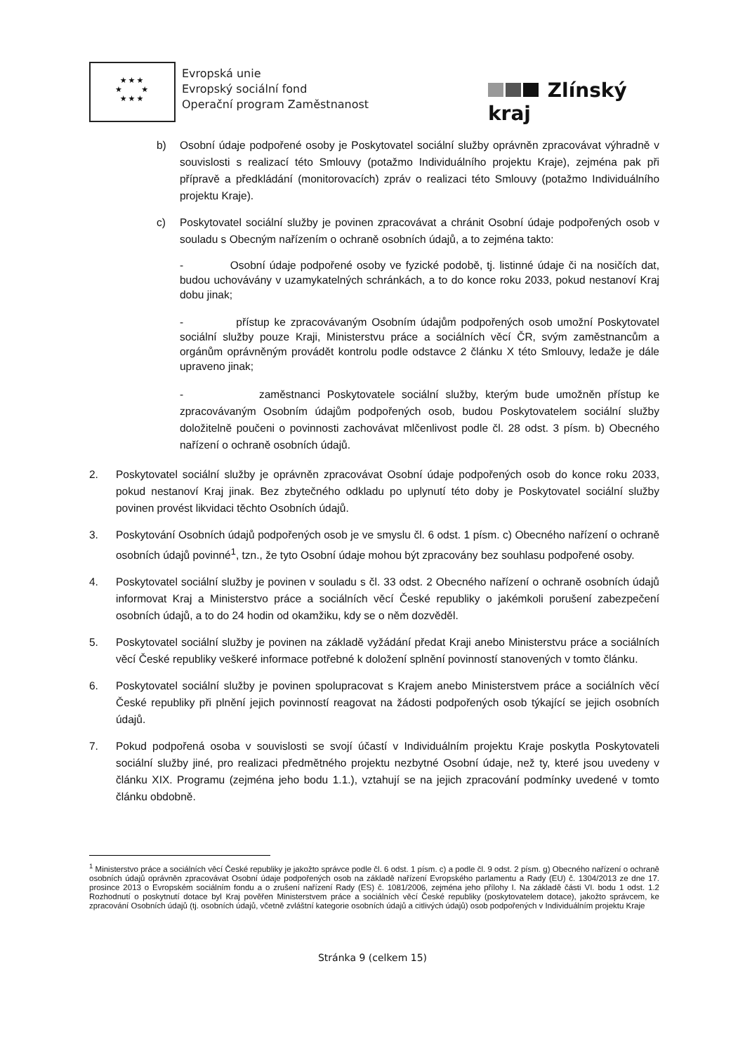★★★
★ ★
★★★
Evropská unie
Evropský sociální fond
Operační program Zaměstnanost
Zlínský kraj
b) Osobní údaje podpořené osoby je Poskytovatel sociální služby oprávněn zpracovávat výhradně v souvislosti s realizací této Smlouvy (potažmo Individuálního projektu Kraje), zejména pak při přípravě a předkládání (monitorovacích) zpráv o realizaci této Smlouvy (potažmo Individuálního projektu Kraje).
c) Poskytovatel sociální služby je povinen zpracovávat a chránit Osobní údaje podpořených osob v souladu s Obecným nařízením o ochraně osobních údajů, a to zejména takto:
- Osobní údaje podpořené osoby ve fyzické podobě, tj. listinné údaje či na nosičích dat, budou uchovávány v uzamykatelných schránkách, a to do konce roku 2033, pokud nestanoví Kraj dobu jinak;
- přístup ke zpracovávaným Osobním údajům podpořených osob umožní Poskytovatel sociální služby pouze Kraji, Ministerstvu práce a sociálních věcí ČR, svým zaměstnancům a orgánům oprávněným provádět kontrolu podle odstavce 2 článku X této Smlouvy, ledaže je dále upraveno jinak;
- zaměstnanci Poskytovatele sociální služby, kterým bude umožněn přístup ke zpracovávaným Osobním údajům podpořených osob, budou Poskytovatelem sociální služby doložitelně poučeni o povinnosti zachovávat mlčenlivost podle čl. 28 odst. 3 písm. b) Obecného nařízení o ochraně osobních údajů.
2. Poskytovatel sociální služby je oprávněn zpracovávat Osobní údaje podpořených osob do konce roku 2033, pokud nestanoví Kraj jinak. Bez zbytečného odkladu po uplynutí této doby je Poskytovatel sociální služby povinen provést likvidaci těchto Osobních údajů.
3. Poskytování Osobních údajů podpořených osob je ve smyslu čl. 6 odst. 1 písm. c) Obecného nařízení o ochraně osobních údajů povinné<sup>1</sup>, tzn., že tyto Osobní údaje mohou být zpracovány bez souhlasu podpořené osoby.
4. Poskytovatel sociální služby je povinen v souladu s čl. 33 odst. 2 Obecného nařízení o ochraně osobních údajů informovat Kraj a Ministerstvo práce a sociálních věcí České republiky o jakémkoli porušení zabezpečení osobních údajů, a to do 24 hodin od okamžiku, kdy se o něm dozvěděl.
5. Poskytovatel sociální služby je povinen na základě vyžádání předat Kraji anebo Ministerstvu práce a sociálních věcí České republiky veškeré informace potřebné k doložení splnění povinností stanovených v tomto článku.
6. Poskytovatel sociální služby je povinen spolupracovat s Krajem anebo Ministerstvem práce a sociálních věcí České republiky při plnění jejich povinností reagovat na žádosti podpořených osob týkající se jejich osobních údajů.
7. Pokud podpořená osoba v souvislosti se svojí účastí v Individuálním projektu Kraje poskytla Poskytovateli sociální služby jiné, pro realizaci předmětného projektu nezbytné Osobní údaje, než ty, které jsou uvedeny v článku XIX. Programu (zejména jeho bodu 1.1.), vztahují se na jejich zpracování podmínky uvedené v tomto článku obdobně.
<sup>1</sup> Ministerstvo práce a sociálních věcí České republiky je jakožto správce podle čl. 6 odst. 1 písm. c) a podle čl. 9 odst. 2 písm. g) Obecného nařízení o ochraně osobních údajů oprávněn zpracovávat Osobní údaje podpořených osob na základě nařízení Evropského parlamentu a Rady (EU) č. 1304/2013 ze dne 17. prosince 2013 o Evropském sociálním fondu a o zrušení nařízení Rady (ES) č. 1081/2006, zejména jeho přílohy I. Na základě části VI. bodu 1 odst. 1.2 Rozhodnutí o poskytnutí dotace byl Kraj pověřen Ministerstvem práce a sociálních věcí České republiky (poskytovatelem dotace), jakožto správcem, ke zpracování Osobních údajů (tj. osobních údajů, včetně zvláštní kategorie osobních údajů a citlivých údajů) osob podpořených v Individuálním projektu Kraje
Stránka 9 (celkem 15)